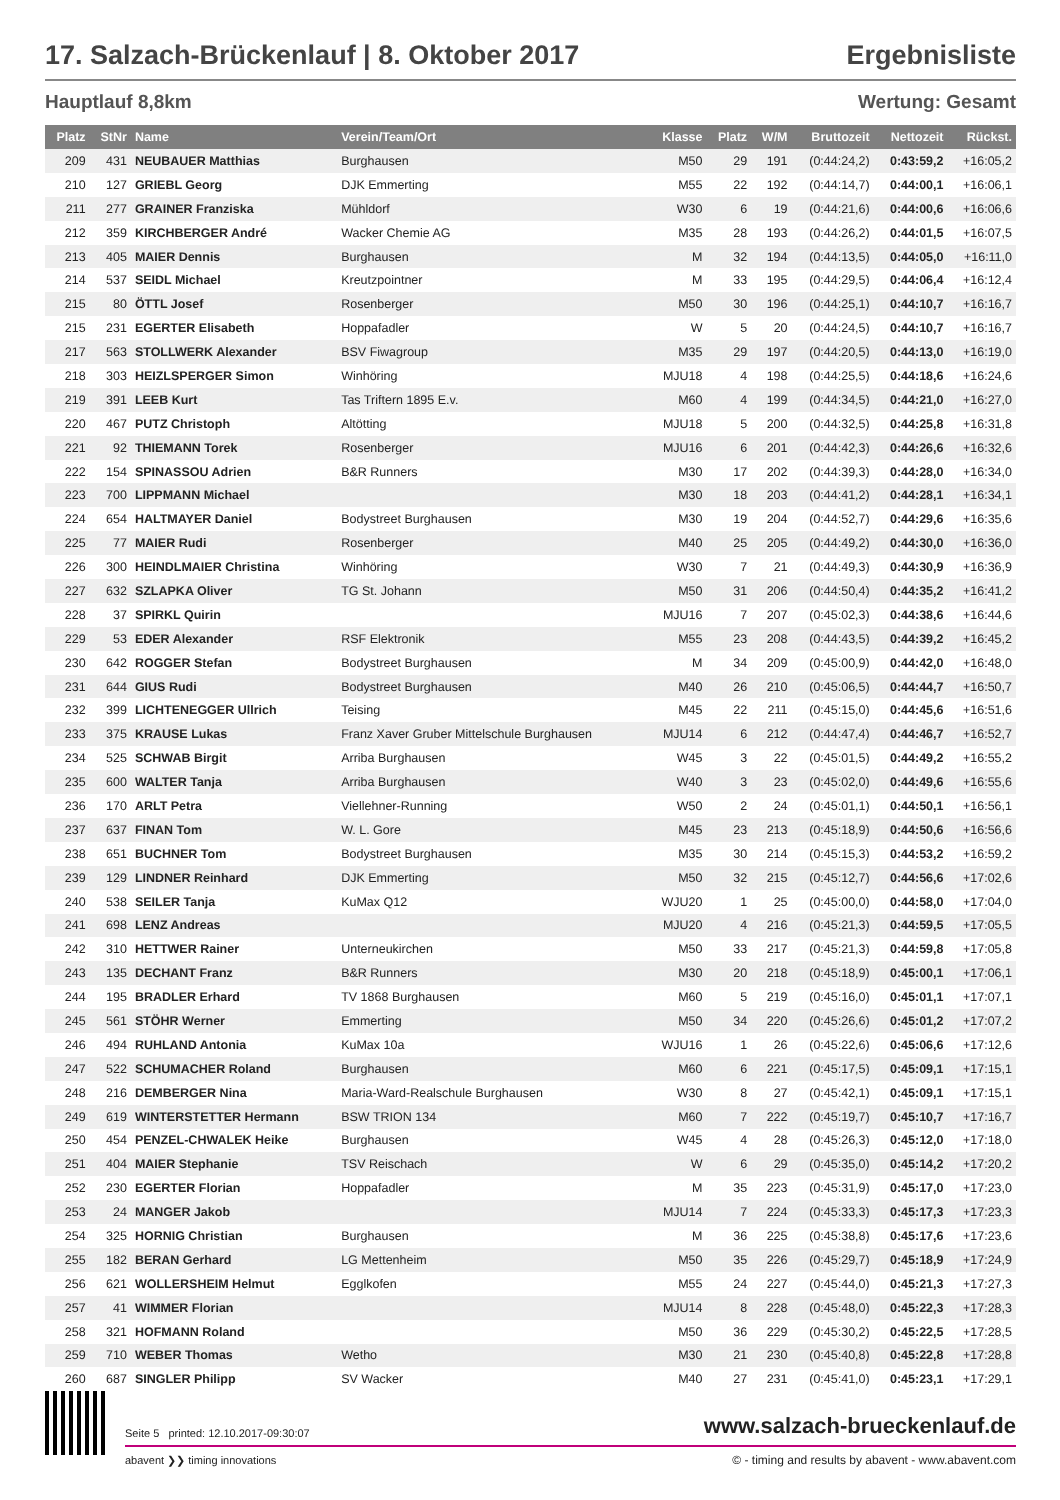17. Salzach-Brückenlauf | 8. Oktober 2017 Ergebnisliste
Hauptlauf 8,8km Wertung: Gesamt
| Platz | StNr | Name | Verein/Team/Ort | Klasse | Platz | W/M | Bruttozeit | Nettozeit | Rückst. |
| --- | --- | --- | --- | --- | --- | --- | --- | --- | --- |
| 209 | 431 | NEUBAUER Matthias | Burghausen | M50 | 29 | 191 | (0:44:24,2) | 0:43:59,2 | +16:05,2 |
| 210 | 127 | GRIEBL Georg | DJK Emmerting | M55 | 22 | 192 | (0:44:14,7) | 0:44:00,1 | +16:06,1 |
| 211 | 277 | GRAINER Franziska | Mühldorf | W30 | 6 | 19 | (0:44:21,6) | 0:44:00,6 | +16:06,6 |
| 212 | 359 | KIRCHBERGER André | Wacker Chemie AG | M35 | 28 | 193 | (0:44:26,2) | 0:44:01,5 | +16:07,5 |
| 213 | 405 | MAIER Dennis | Burghausen | M | 32 | 194 | (0:44:13,5) | 0:44:05,0 | +16:11,0 |
| 214 | 537 | SEIDL Michael | Kreutzpointner | M | 33 | 195 | (0:44:29,5) | 0:44:06,4 | +16:12,4 |
| 215 | 80 | ÖTTL Josef | Rosenberger | M50 | 30 | 196 | (0:44:25,1) | 0:44:10,7 | +16:16,7 |
| 215 | 231 | EGERTER Elisabeth | Hoppafadler | W | 5 | 20 | (0:44:24,5) | 0:44:10,7 | +16:16,7 |
| 217 | 563 | STOLLWERK Alexander | BSV Fiwagroup | M35 | 29 | 197 | (0:44:20,5) | 0:44:13,0 | +16:19,0 |
| 218 | 303 | HEIZLSPERGER Simon | Winhöring | MJU18 | 4 | 198 | (0:44:25,5) | 0:44:18,6 | +16:24,6 |
| 219 | 391 | LEEB Kurt | Tas Triftern 1895 E.v. | M60 | 4 | 199 | (0:44:34,5) | 0:44:21,0 | +16:27,0 |
| 220 | 467 | PUTZ Christoph | Altötting | MJU18 | 5 | 200 | (0:44:32,5) | 0:44:25,8 | +16:31,8 |
| 221 | 92 | THIEMANN Torek | Rosenberger | MJU16 | 6 | 201 | (0:44:42,3) | 0:44:26,6 | +16:32,6 |
| 222 | 154 | SPINASSOU Adrien | B&R Runners | M30 | 17 | 202 | (0:44:39,3) | 0:44:28,0 | +16:34,0 |
| 223 | 700 | LIPPMANN Michael | | M30 | 18 | 203 | (0:44:41,2) | 0:44:28,1 | +16:34,1 |
| 224 | 654 | HALTMAYER Daniel | Bodystreet Burghausen | M30 | 19 | 204 | (0:44:52,7) | 0:44:29,6 | +16:35,6 |
| 225 | 77 | MAIER Rudi | Rosenberger | M40 | 25 | 205 | (0:44:49,2) | 0:44:30,0 | +16:36,0 |
| 226 | 300 | HEINDLMAIER Christina | Winhöring | W30 | 7 | 21 | (0:44:49,3) | 0:44:30,9 | +16:36,9 |
| 227 | 632 | SZLAPKA Oliver | TG St. Johann | M50 | 31 | 206 | (0:44:50,4) | 0:44:35,2 | +16:41,2 |
| 228 | 37 | SPIRKL Quirin | | MJU16 | 7 | 207 | (0:45:02,3) | 0:44:38,6 | +16:44,6 |
| 229 | 53 | EDER Alexander | RSF Elektronik | M55 | 23 | 208 | (0:44:43,5) | 0:44:39,2 | +16:45,2 |
| 230 | 642 | ROGGER Stefan | Bodystreet Burghausen | M | 34 | 209 | (0:45:00,9) | 0:44:42,0 | +16:48,0 |
| 231 | 644 | GIUS Rudi | Bodystreet Burghausen | M40 | 26 | 210 | (0:45:06,5) | 0:44:44,7 | +16:50,7 |
| 232 | 399 | LICHTENEGGER Ullrich | Teising | M45 | 22 | 211 | (0:45:15,0) | 0:44:45,6 | +16:51,6 |
| 233 | 375 | KRAUSE Lukas | Franz Xaver Gruber Mittelschule Burghausen | MJU14 | 6 | 212 | (0:44:47,4) | 0:44:46,7 | +16:52,7 |
| 234 | 525 | SCHWAB Birgit | Arriba Burghausen | W45 | 3 | 22 | (0:45:01,5) | 0:44:49,2 | +16:55,2 |
| 235 | 600 | WALTER Tanja | Arriba Burghausen | W40 | 3 | 23 | (0:45:02,0) | 0:44:49,6 | +16:55,6 |
| 236 | 170 | ARLT Petra | Viellehner-Running | W50 | 2 | 24 | (0:45:01,1) | 0:44:50,1 | +16:56,1 |
| 237 | 637 | FINAN Tom | W. L. Gore | M45 | 23 | 213 | (0:45:18,9) | 0:44:50,6 | +16:56,6 |
| 238 | 651 | BUCHNER Tom | Bodystreet Burghausen | M35 | 30 | 214 | (0:45:15,3) | 0:44:53,2 | +16:59,2 |
| 239 | 129 | LINDNER Reinhard | DJK Emmerting | M50 | 32 | 215 | (0:45:12,7) | 0:44:56,6 | +17:02,6 |
| 240 | 538 | SEILER Tanja | KuMax Q12 | WJU20 | 1 | 25 | (0:45:00,0) | 0:44:58,0 | +17:04,0 |
| 241 | 698 | LENZ Andreas | | MJU20 | 4 | 216 | (0:45:21,3) | 0:44:59,5 | +17:05,5 |
| 242 | 310 | HETTWER Rainer | Unterneukirchen | M50 | 33 | 217 | (0:45:21,3) | 0:44:59,8 | +17:05,8 |
| 243 | 135 | DECHANT Franz | B&R Runners | M30 | 20 | 218 | (0:45:18,9) | 0:45:00,1 | +17:06,1 |
| 244 | 195 | BRADLER Erhard | TV 1868 Burghausen | M60 | 5 | 219 | (0:45:16,0) | 0:45:01,1 | +17:07,1 |
| 245 | 561 | STÖHR Werner | Emmerting | M50 | 34 | 220 | (0:45:26,6) | 0:45:01,2 | +17:07,2 |
| 246 | 494 | RUHLAND Antonia | KuMax 10a | WJU16 | 1 | 26 | (0:45:22,6) | 0:45:06,6 | +17:12,6 |
| 247 | 522 | SCHUMACHER Roland | Burghausen | M60 | 6 | 221 | (0:45:17,5) | 0:45:09,1 | +17:15,1 |
| 248 | 216 | DEMBERGER Nina | Maria-Ward-Realschule Burghausen | W30 | 8 | 27 | (0:45:42,1) | 0:45:09,1 | +17:15,1 |
| 249 | 619 | WINTERSTETTER Hermann | BSW TRION 134 | M60 | 7 | 222 | (0:45:19,7) | 0:45:10,7 | +17:16,7 |
| 250 | 454 | PENZEL-CHWALEK Heike | Burghausen | W45 | 4 | 28 | (0:45:26,3) | 0:45:12,0 | +17:18,0 |
| 251 | 404 | MAIER Stephanie | TSV Reischach | W | 6 | 29 | (0:45:35,0) | 0:45:14,2 | +17:20,2 |
| 252 | 230 | EGERTER Florian | Hoppafadler | M | 35 | 223 | (0:45:31,9) | 0:45:17,0 | +17:23,0 |
| 253 | 24 | MANGER Jakob | | MJU14 | 7 | 224 | (0:45:33,3) | 0:45:17,3 | +17:23,3 |
| 254 | 325 | HORNIG Christian | Burghausen | M | 36 | 225 | (0:45:38,8) | 0:45:17,6 | +17:23,6 |
| 255 | 182 | BERAN Gerhard | LG Mettenheim | M50 | 35 | 226 | (0:45:29,7) | 0:45:18,9 | +17:24,9 |
| 256 | 621 | WOLLERSHEIM Helmut | Egglkofen | M55 | 24 | 227 | (0:45:44,0) | 0:45:21,3 | +17:27,3 |
| 257 | 41 | WIMMER Florian | | MJU14 | 8 | 228 | (0:45:48,0) | 0:45:22,3 | +17:28,3 |
| 258 | 321 | HOFMANN Roland | | M50 | 36 | 229 | (0:45:30,2) | 0:45:22,5 | +17:28,5 |
| 259 | 710 | WEBER Thomas | Wetho | M30 | 21 | 230 | (0:45:40,8) | 0:45:22,8 | +17:28,8 |
| 260 | 687 | SINGLER Philipp | SV Wacker | M40 | 27 | 231 | (0:45:41,0) | 0:45:23,1 | +17:29,1 |
Seite 5 printed: 12.10.2017-09:30:07 www.salzach-brueckenlauf.de
abavent ❯❯ timing innovations © - timing and results by abavent - www.abavent.com